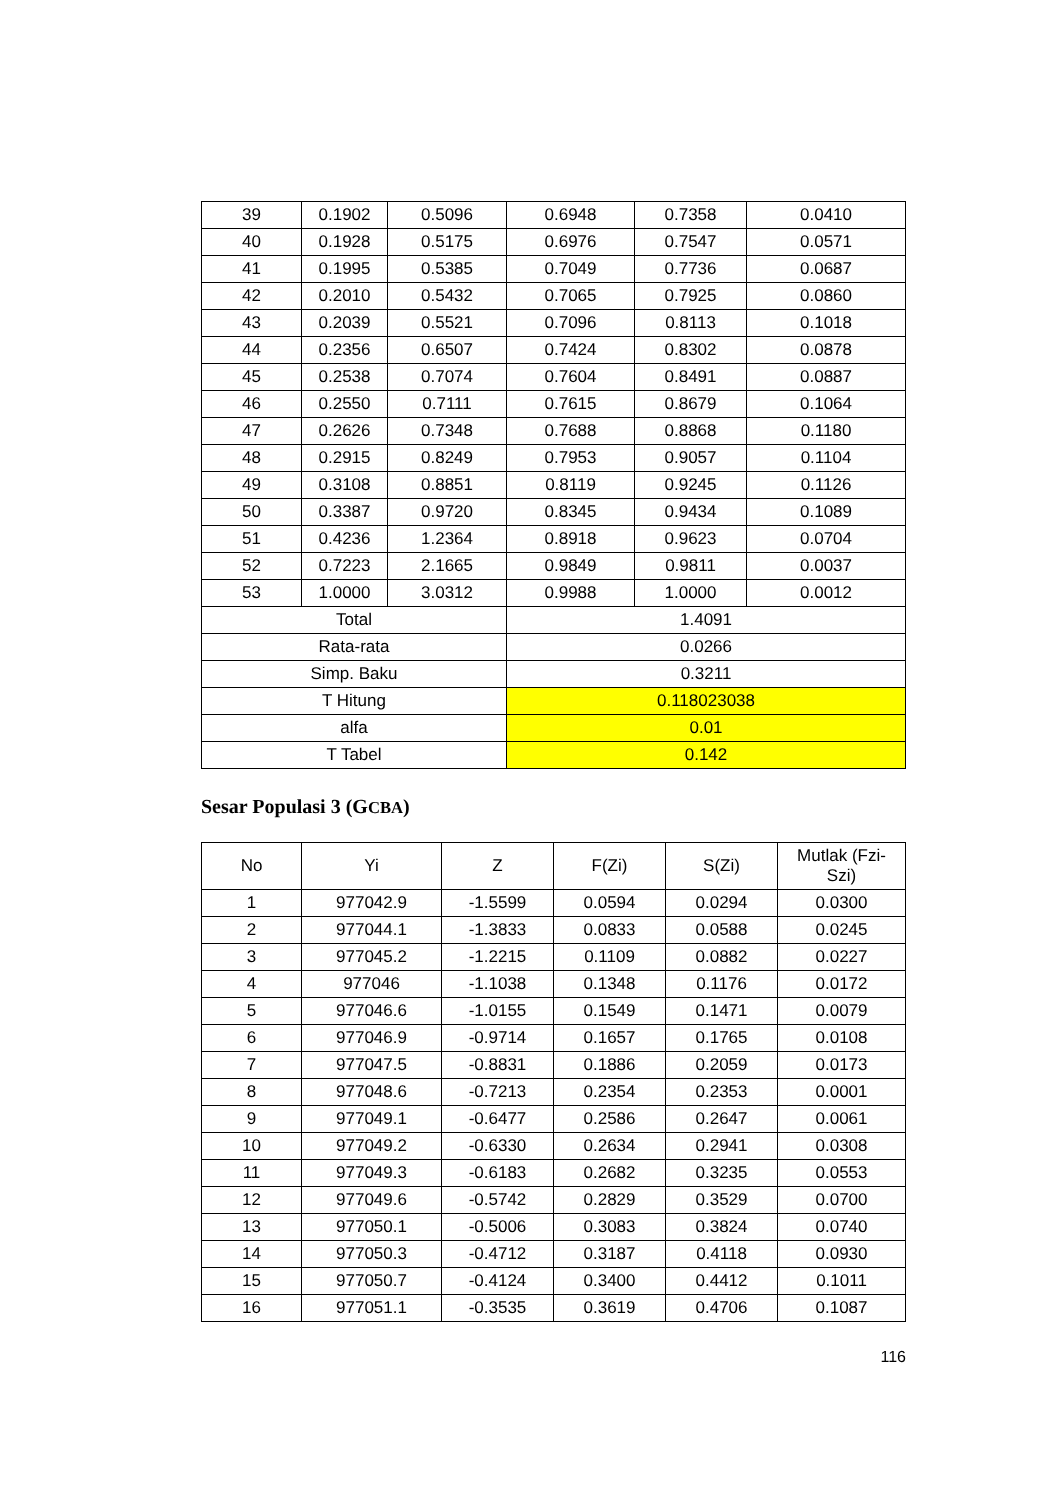| 39 | 0.1902 | 0.5096 | 0.6948 | 0.7358 | 0.0410 |
| 40 | 0.1928 | 0.5175 | 0.6976 | 0.7547 | 0.0571 |
| 41 | 0.1995 | 0.5385 | 0.7049 | 0.7736 | 0.0687 |
| 42 | 0.2010 | 0.5432 | 0.7065 | 0.7925 | 0.0860 |
| 43 | 0.2039 | 0.5521 | 0.7096 | 0.8113 | 0.1018 |
| 44 | 0.2356 | 0.6507 | 0.7424 | 0.8302 | 0.0878 |
| 45 | 0.2538 | 0.7074 | 0.7604 | 0.8491 | 0.0887 |
| 46 | 0.2550 | 0.7111 | 0.7615 | 0.8679 | 0.1064 |
| 47 | 0.2626 | 0.7348 | 0.7688 | 0.8868 | 0.1180 |
| 48 | 0.2915 | 0.8249 | 0.7953 | 0.9057 | 0.1104 |
| 49 | 0.3108 | 0.8851 | 0.8119 | 0.9245 | 0.1126 |
| 50 | 0.3387 | 0.9720 | 0.8345 | 0.9434 | 0.1089 |
| 51 | 0.4236 | 1.2364 | 0.8918 | 0.9623 | 0.0704 |
| 52 | 0.7223 | 2.1665 | 0.9849 | 0.9811 | 0.0037 |
| 53 | 1.0000 | 3.0312 | 0.9988 | 1.0000 | 0.0012 |
| Total | | | 1.4091 | | |
| Rata-rata | | | 0.0266 | | |
| Simp. Baku | | | 0.3211 | | |
| T Hitung | | | 0.118023038 | | |
| alfa | | | 0.01 | | |
| T Tabel | | | 0.142 | | |
Sesar Populasi 3 (GCBA)
| No | Yi | Z | F(Zi) | S(Zi) | Mutlak (Fzi- Szi) |
| --- | --- | --- | --- | --- | --- |
| 1 | 977042.9 | -1.5599 | 0.0594 | 0.0294 | 0.0300 |
| 2 | 977044.1 | -1.3833 | 0.0833 | 0.0588 | 0.0245 |
| 3 | 977045.2 | -1.2215 | 0.1109 | 0.0882 | 0.0227 |
| 4 | 977046 | -1.1038 | 0.1348 | 0.1176 | 0.0172 |
| 5 | 977046.6 | -1.0155 | 0.1549 | 0.1471 | 0.0079 |
| 6 | 977046.9 | -0.9714 | 0.1657 | 0.1765 | 0.0108 |
| 7 | 977047.5 | -0.8831 | 0.1886 | 0.2059 | 0.0173 |
| 8 | 977048.6 | -0.7213 | 0.2354 | 0.2353 | 0.0001 |
| 9 | 977049.1 | -0.6477 | 0.2586 | 0.2647 | 0.0061 |
| 10 | 977049.2 | -0.6330 | 0.2634 | 0.2941 | 0.0308 |
| 11 | 977049.3 | -0.6183 | 0.2682 | 0.3235 | 0.0553 |
| 12 | 977049.6 | -0.5742 | 0.2829 | 0.3529 | 0.0700 |
| 13 | 977050.1 | -0.5006 | 0.3083 | 0.3824 | 0.0740 |
| 14 | 977050.3 | -0.4712 | 0.3187 | 0.4118 | 0.0930 |
| 15 | 977050.7 | -0.4124 | 0.3400 | 0.4412 | 0.1011 |
| 16 | 977051.1 | -0.3535 | 0.3619 | 0.4706 | 0.1087 |
116